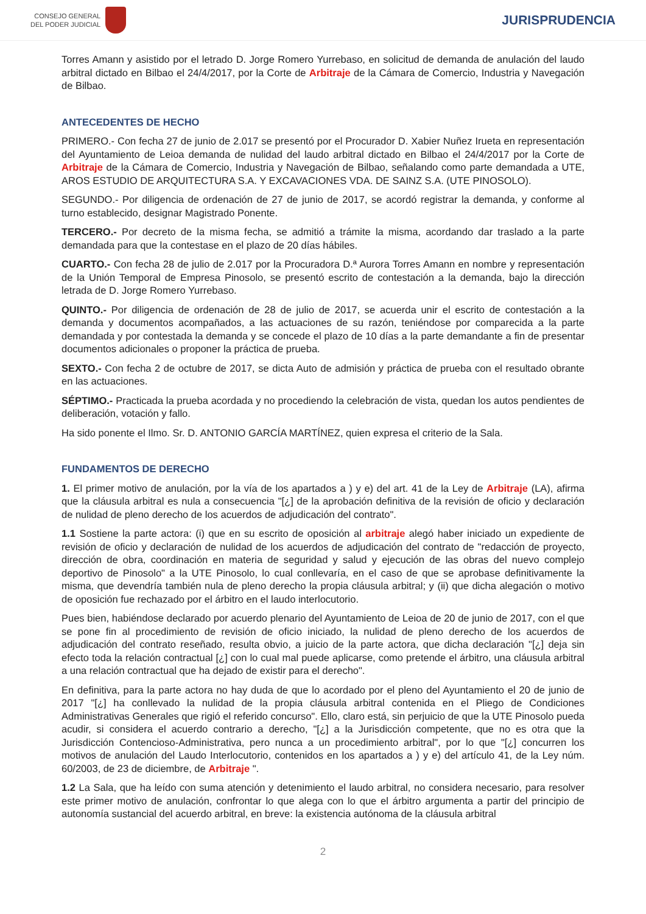CONSEJO GENERAL
DEL PODER JUDICIAL
JURISPRUDENCIA
Torres Amann y asistido por el letrado D. Jorge Romero Yurrebaso, en solicitud de demanda de anulación del laudo arbitral dictado en Bilbao el 24/4/2017, por la Corte de Arbitraje de la Cámara de Comercio, Industria y Navegación de Bilbao.
ANTECEDENTES DE HECHO
PRIMERO.- Con fecha 27 de junio de 2.017 se presentó por el Procurador D. Xabier Nuñez Irueta en representación del Ayuntamiento de Leioa demanda de nulidad del laudo arbitral dictado en Bilbao el 24/4/2017 por la Corte de Arbitraje de la Cámara de Comercio, Industria y Navegación de Bilbao, señalando como parte demandada a UTE, AROS ESTUDIO DE ARQUITECTURA S.A. Y EXCAVACIONES VDA. DE SAINZ S.A. (UTE PINOSOLO).
SEGUNDO.- Por diligencia de ordenación de 27 de junio de 2017, se acordó registrar la demanda, y conforme al turno establecido, designar Magistrado Ponente.
TERCERO.- Por decreto de la misma fecha, se admitió a trámite la misma, acordando dar traslado a la parte demandada para que la contestase en el plazo de 20 días hábiles.
CUARTO.- Con fecha 28 de julio de 2.017 por la Procuradora D.ª Aurora Torres Amann en nombre y representación de la Unión Temporal de Empresa Pinosolo, se presentó escrito de contestación a la demanda, bajo la dirección letrada de D. Jorge Romero Yurrebaso.
QUINTO.- Por diligencia de ordenación de 28 de julio de 2017, se acuerda unir el escrito de contestación a la demanda y documentos acompañados, a las actuaciones de su razón, teniéndose por comparecida a la parte demandada y por contestada la demanda y se concede el plazo de 10 días a la parte demandante a fin de presentar documentos adicionales o proponer la práctica de prueba.
SEXTO.- Con fecha 2 de octubre de 2017, se dicta Auto de admisión y práctica de prueba con el resultado obrante en las actuaciones.
SÉPTIMO.- Practicada la prueba acordada y no procediendo la celebración de vista, quedan los autos pendientes de deliberación, votación y fallo.
Ha sido ponente el Ilmo. Sr. D. ANTONIO GARCÍA MARTÍNEZ, quien expresa el criterio de la Sala.
FUNDAMENTOS DE DERECHO
1. El primer motivo de anulación, por la vía de los apartados a ) y e) del art. 41 de la Ley de Arbitraje (LA), afirma que la cláusula arbitral es nula a consecuencia "[¿] de la aprobación definitiva de la revisión de oficio y declaración de nulidad de pleno derecho de los acuerdos de adjudicación del contrato".
1.1 Sostiene la parte actora: (i) que en su escrito de oposición al arbitraje alegó haber iniciado un expediente de revisión de oficio y declaración de nulidad de los acuerdos de adjudicación del contrato de "redacción de proyecto, dirección de obra, coordinación en materia de seguridad y salud y ejecución de las obras del nuevo complejo deportivo de Pinosolo" a la UTE Pinosolo, lo cual conllevaría, en el caso de que se aprobase definitivamente la misma, que devendría también nula de pleno derecho la propia cláusula arbitral; y (ii) que dicha alegación o motivo de oposición fue rechazado por el árbitro en el laudo interlocutorio.
Pues bien, habiéndose declarado por acuerdo plenario del Ayuntamiento de Leioa de 20 de junio de 2017, con el que se pone fin al procedimiento de revisión de oficio iniciado, la nulidad de pleno derecho de los acuerdos de adjudicación del contrato reseñado, resulta obvio, a juicio de la parte actora, que dicha declaración "[¿] deja sin efecto toda la relación contractual [¿] con lo cual mal puede aplicarse, como pretende el árbitro, una cláusula arbitral a una relación contractual que ha dejado de existir para el derecho".
En definitiva, para la parte actora no hay duda de que lo acordado por el pleno del Ayuntamiento el 20 de junio de 2017 "[¿] ha conllevado la nulidad de la propia cláusula arbitral contenida en el Pliego de Condiciones Administrativas Generales que rigió el referido concurso". Ello, claro está, sin perjuicio de que la UTE Pinosolo pueda acudir, si considera el acuerdo contrario a derecho, "[¿] a la Jurisdicción competente, que no es otra que la Jurisdicción Contencioso-Administrativa, pero nunca a un procedimiento arbitral", por lo que "[¿] concurren los motivos de anulación del Laudo Interlocutorio, contenidos en los apartados a ) y e) del artículo 41, de la Ley núm. 60/2003, de 23 de diciembre, de Arbitraje ".
1.2 La Sala, que ha leído con suma atención y detenimiento el laudo arbitral, no considera necesario, para resolver este primer motivo de anulación, confrontar lo que alega con lo que el árbitro argumenta a partir del principio de autonomía sustancial del acuerdo arbitral, en breve: la existencia autónoma de la cláusula arbitral
2